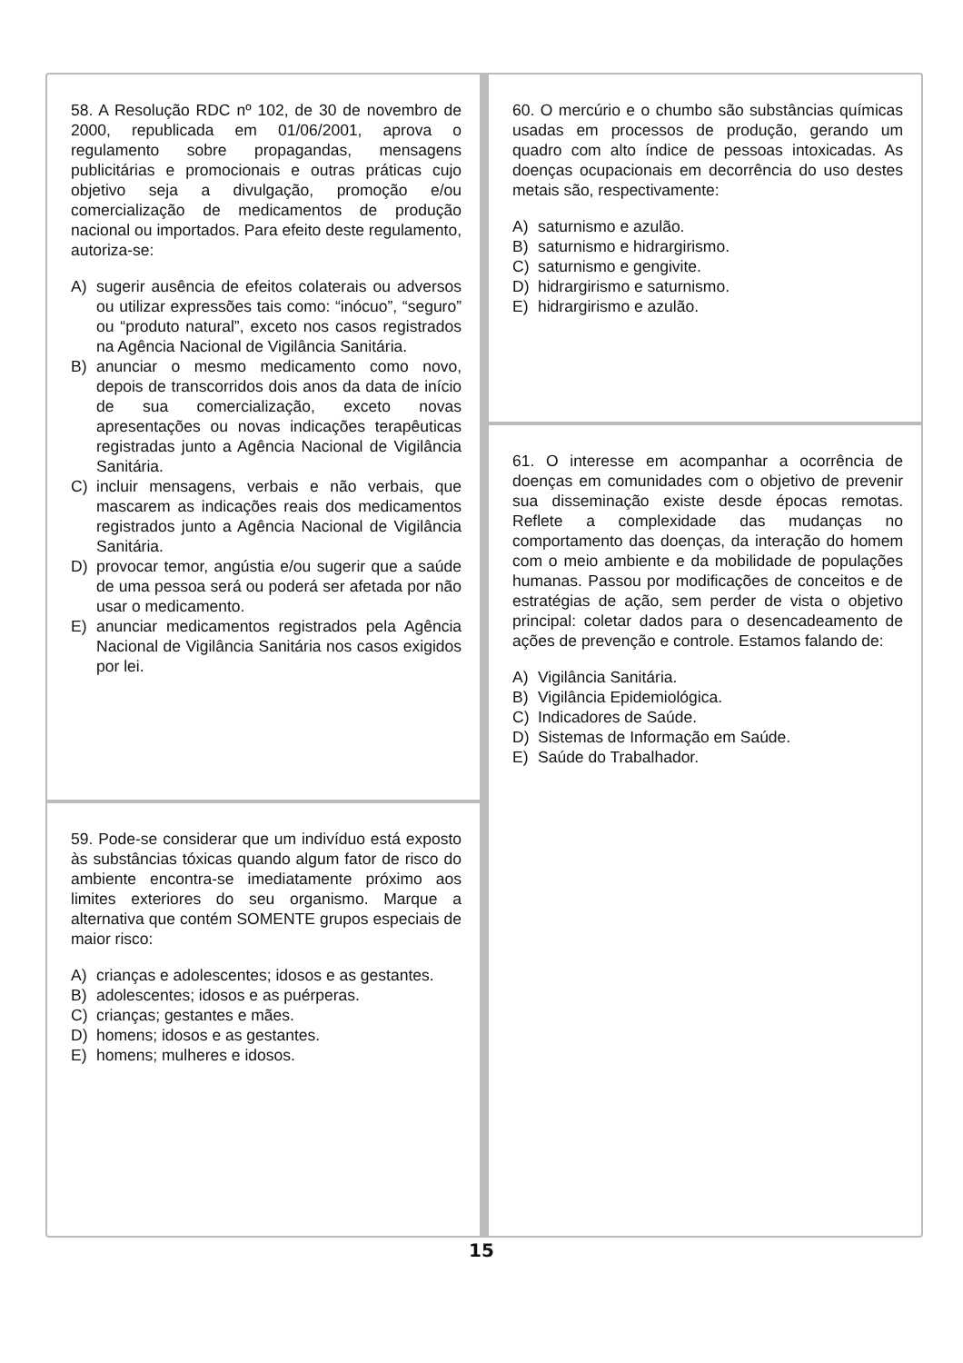58. A Resolução RDC nº 102, de 30 de novembro de 2000, republicada em 01/06/2001, aprova o regulamento sobre propagandas, mensagens publicitárias e promocionais e outras práticas cujo objetivo seja a divulgação, promoção e/ou comercialização de medicamentos de produção nacional ou importados. Para efeito deste regulamento, autoriza-se:
A) sugerir ausência de efeitos colaterais ou adversos ou utilizar expressões tais como: “inócuo”, “seguro” ou “produto natural”, exceto nos casos registrados na Agência Nacional de Vigilância Sanitária.
B) anunciar o mesmo medicamento como novo, depois de transcorridos dois anos da data de início de sua comercialização, exceto novas apresentações ou novas indicações terapêuticas registradas junto a Agência Nacional de Vigilância Sanitária.
C) incluir mensagens, verbais e não verbais, que mascarem as indicações reais dos medicamentos registrados junto a Agência Nacional de Vigilância Sanitária.
D) provocar temor, angústia e/ou sugerir que a saúde de uma pessoa será ou poderá ser afetada por não usar o medicamento.
E) anunciar medicamentos registrados pela Agência Nacional de Vigilância Sanitária nos casos exigidos por lei.
59. Pode-se considerar que um indivíduo está exposto às substâncias tóxicas quando algum fator de risco do ambiente encontra-se imediatamente próximo aos limites exteriores do seu organismo. Marque a alternativa que contém SOMENTE grupos especiais de maior risco:
A) crianças e adolescentes; idosos e as gestantes.
B) adolescentes; idosos e as puérperas.
C) crianças; gestantes e mães.
D) homens; idosos e as gestantes.
E) homens; mulheres e idosos.
60. O mercúrio e o chumbo são substâncias químicas usadas em processos de produção, gerando um quadro com alto índice de pessoas intoxicadas. As doenças ocupacionais em decorrência do uso destes metais são, respectivamente:
A) saturnismo e azulão.
B) saturnismo e hidrargirismo.
C) saturnismo e gengivite.
D) hidrargirismo e saturnismo.
E) hidrargirismo e azulão.
61. O interesse em acompanhar a ocorrência de doenças em comunidades com o objetivo de prevenir sua disseminação existe desde épocas remotas. Reflete a complexidade das mudanças no comportamento das doenças, da interação do homem com o meio ambiente e da mobilidade de populações humanas. Passou por modificações de conceitos e de estratégias de ação, sem perder de vista o objetivo principal: coletar dados para o desencadeamento de ações de prevenção e controle. Estamos falando de:
A) Vigilância Sanitária.
B) Vigilância Epidemiológica.
C) Indicadores de Saúde.
D) Sistemas de Informação em Saúde.
E) Saúde do Trabalhador.
15